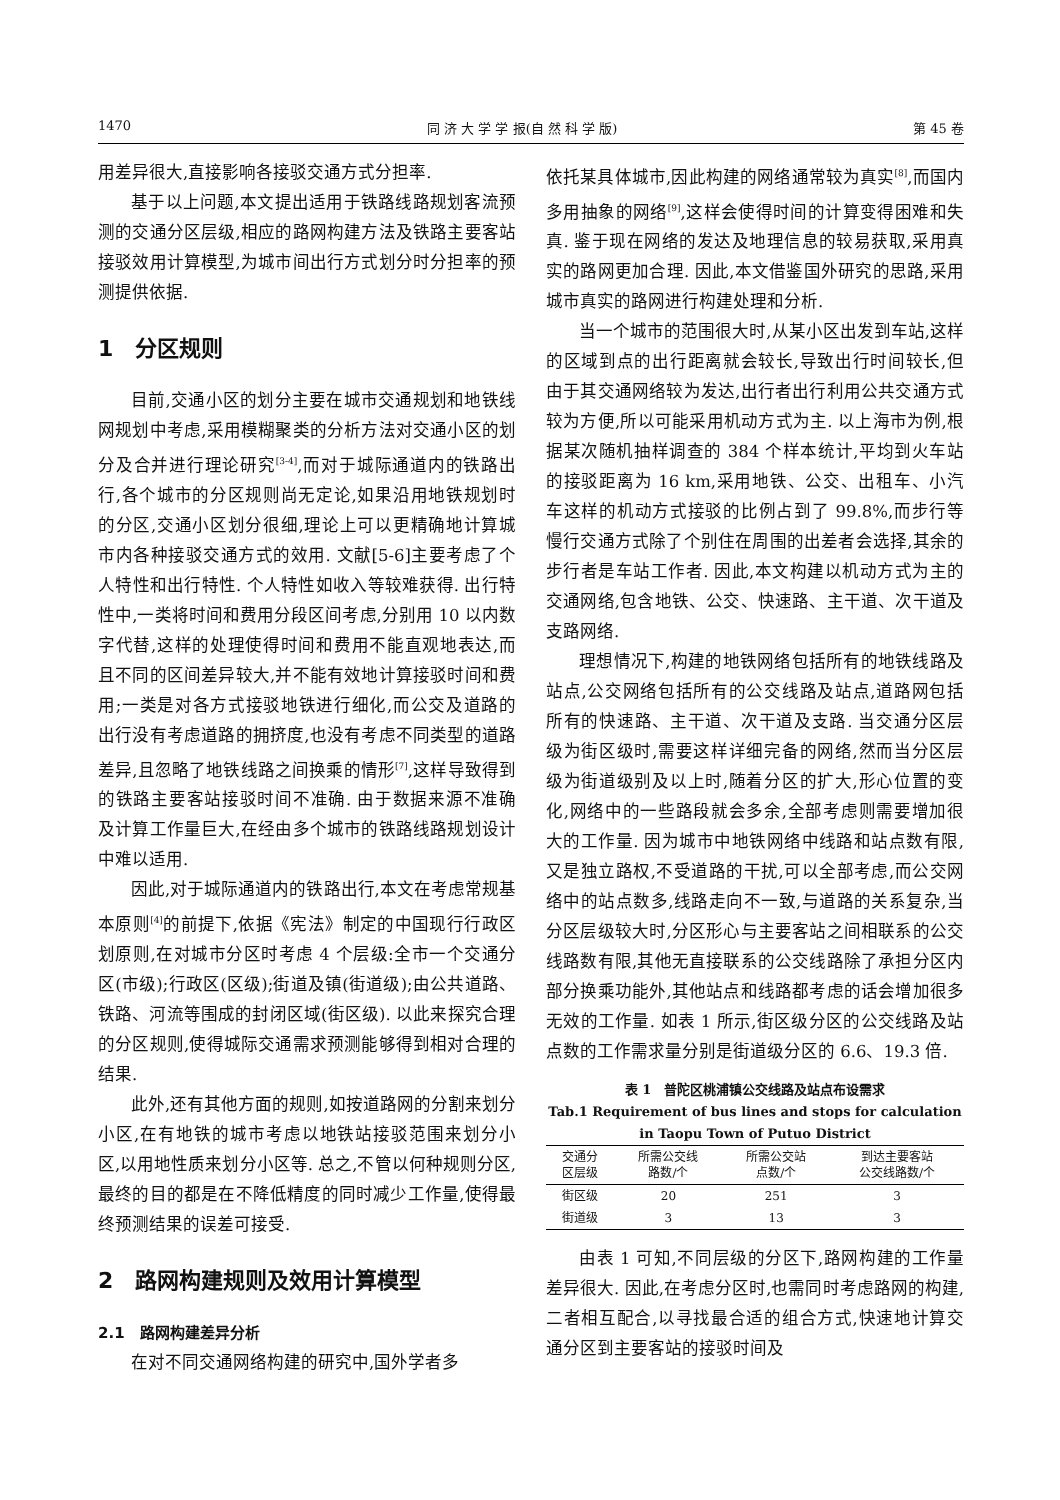1470 同 济 大 学 学 报(自 然 科 学 版) 第 45 卷
用差异很大,直接影响各接驳交通方式分担率.
基于以上问题,本文提出适用于铁路线路规划客流预测的交通分区层级,相应的路网构建方法及铁路主要客站接驳效用计算模型,为城市间出行方式划分时分担率的预测提供依据.
1　分区规则
目前,交通小区的划分主要在城市交通规划和地铁线网规划中考虑,采用模糊聚类的分析方法对交通小区的划分及合并进行理论研究<sup>[3-4]</sup>,而对于城际通道内的铁路出行,各个城市的分区规则尚无定论,如果沿用地铁规划时的分区,交通小区划分很细,理论上可以更精确地计算城市内各种接驳交通方式的效用. 文献[5-6]主要考虑了个人特性和出行特性. 个人特性如收入等较难获得. 出行特性中,一类将时间和费用分段区间考虑,分别用 10 以内数字代替,这样的处理使得时间和费用不能直观地表达,而且不同的区间差异较大,并不能有效地计算接驳时间和费用;一类是对各方式接驳地铁进行细化,而公交及道路的出行没有考虑道路的拥挤度,也没有考虑不同类型的道路差异,且忽略了地铁线路之间换乘的情形<sup>[7]</sup>,这样导致得到的铁路主要客站接驳时间不准确. 由于数据来源不准确及计算工作量巨大,在经由多个城市的铁路线路规划设计中难以适用.
因此,对于城际通道内的铁路出行,本文在考虑常规基本原则<sup>[4]</sup>的前提下,依据《宪法》制定的中国现行行政区划原则,在对城市分区时考虑 4 个层级:全市一个交通分区(市级);行政区(区级);街道及镇(街道级);由公共道路、铁路、河流等围成的封闭区域(街区级). 以此来探究合理的分区规则,使得城际交通需求预测能够得到相对合理的结果.
此外,还有其他方面的规则,如按道路网的分割来划分小区,在有地铁的城市考虑以地铁站接驳范围来划分小区,以用地性质来划分小区等. 总之,不管以何种规则分区,最终的目的都是在不降低精度的同时减少工作量,使得最终预测结果的误差可接受.
2　路网构建规则及效用计算模型
2.1　路网构建差异分析
在对不同交通网络构建的研究中,国外学者多
依托某具体城市,因此构建的网络通常较为真实<sup>[8]</sup>,而国内多用抽象的网络<sup>[9]</sup>,这样会使得时间的计算变得困难和失真. 鉴于现在网络的发达及地理信息的较易获取,采用真实的路网更加合理. 因此,本文借鉴国外研究的思路,采用城市真实的路网进行构建处理和分析.
当一个城市的范围很大时,从某小区出发到车站,这样的区域到点的出行距离就会较长,导致出行时间较长,但由于其交通网络较为发达,出行者出行利用公共交通方式较为方便,所以可能采用机动方式为主. 以上海市为例,根据某次随机抽样调查的 384 个样本统计,平均到火车站的接驳距离为 16 km,采用地铁、公交、出租车、小汽车这样的机动方式接驳的比例占到了 99.8%,而步行等慢行交通方式除了个别住在周围的出差者会选择,其余的步行者是车站工作者. 因此,本文构建以机动方式为主的交通网络,包含地铁、公交、快速路、主干道、次干道及支路网络.
理想情况下,构建的地铁网络包括所有的地铁线路及站点,公交网络包括所有的公交线路及站点,道路网包括所有的快速路、主干道、次干道及支路. 当交通分区层级为街区级时,需要这样详细完备的网络,然而当分区层级为街道级别及以上时,随着分区的扩大,形心位置的变化,网络中的一些路段就会多余,全部考虑则需要增加很大的工作量. 因为城市中地铁网络中线路和站点数有限,又是独立路权,不受道路的干扰,可以全部考虑,而公交网络中的站点数多,线路走向不一致,与道路的关系复杂,当分区层级较大时,分区形心与主要客站之间相联系的公交线路数有限,其他无直接联系的公交线路除了承担分区内部分换乘功能外,其他站点和线路都考虑的话会增加很多无效的工作量. 如表 1 所示,街区级分区的公交线路及站点数的工作需求量分别是街道级分区的 6.6、19.3 倍.
表 1　普陀区桃浦镇公交线路及站点布设需求
Tab.1 Requirement of bus lines and stops for calculation in Taopu Town of Putuo District
| 交通分 区层级 | 所需公交线 路数/个 | 所需公交站 点数/个 | 到达主要客站 公交线路数/个 |
| --- | --- | --- | --- |
| 街区级 | 20 | 251 | 3 |
| 街道级 | 3 | 13 | 3 |
由表 1 可知,不同层级的分区下,路网构建的工作量差异很大. 因此,在考虑分区时,也需同时考虑路网的构建,二者相互配合,以寻找最合适的组合方式,快速地计算交通分区到主要客站的接驳时间及